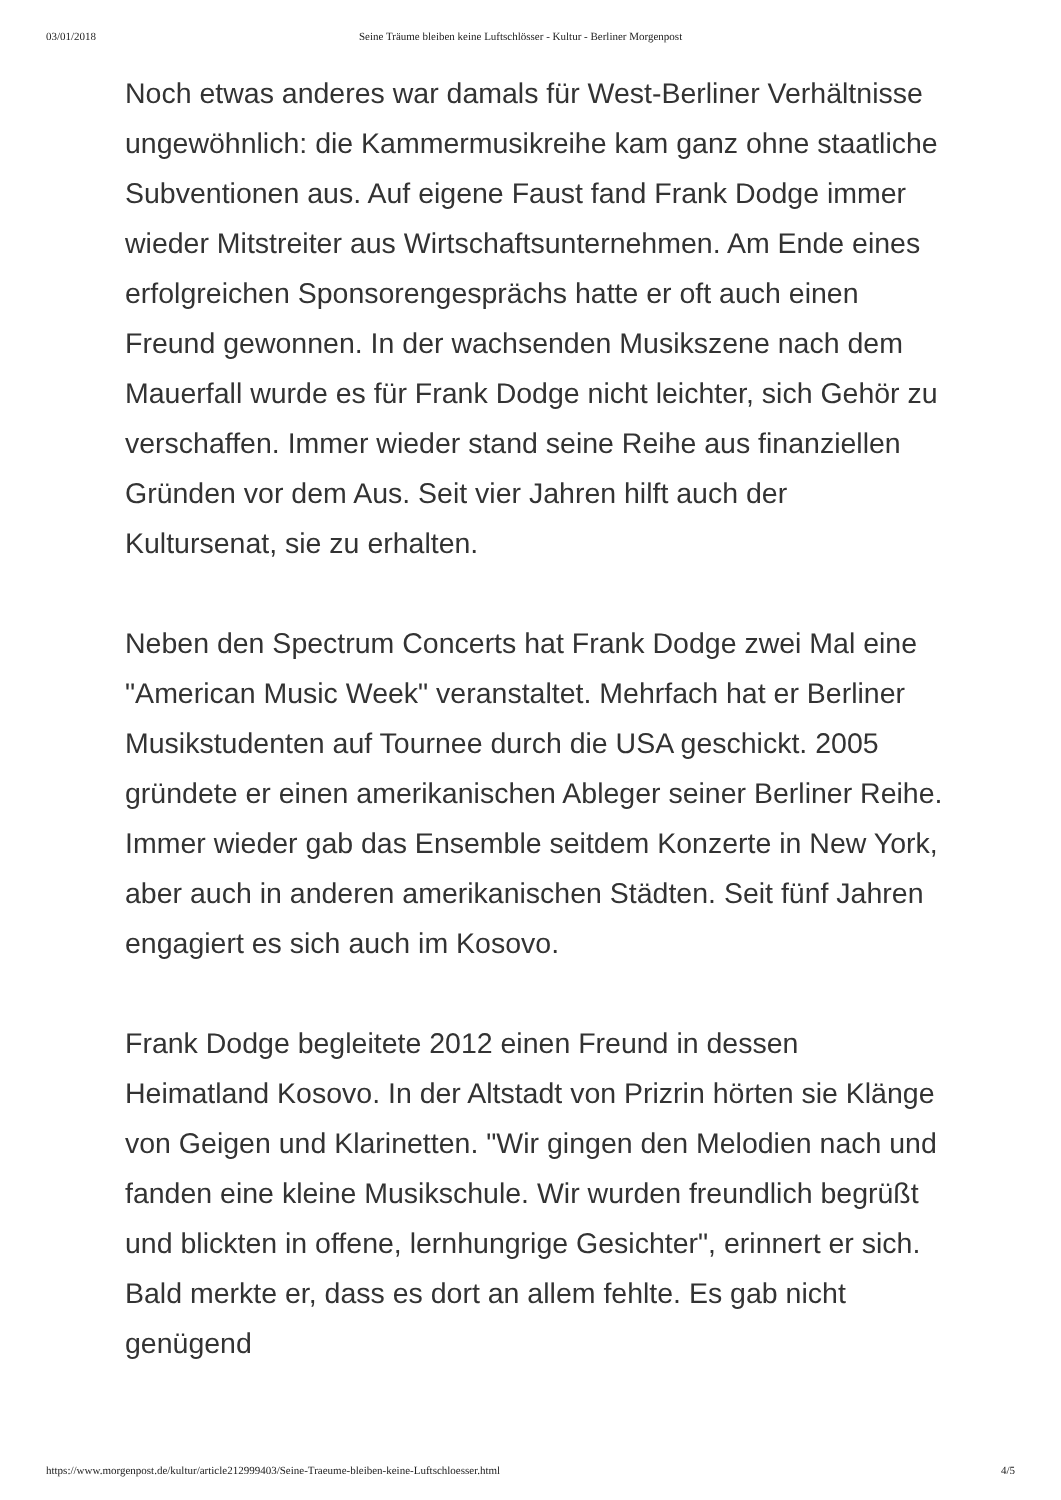03/01/2018 Seine Träume bleiben keine Luftschlösser - Kultur - Berliner Morgenpost
Noch etwas anderes war damals für West-Berliner Verhältnisse ungewöhnlich: die Kammermusikreihe kam ganz ohne staatliche Subventionen aus. Auf eigene Faust fand Frank Dodge immer wieder Mitstreiter aus Wirtschaftsunternehmen. Am Ende eines erfolgreichen Sponsorengesprächs hatte er oft auch einen Freund gewonnen. In der wachsenden Musikszene nach dem Mauerfall wurde es für Frank Dodge nicht leichter, sich Gehör zu verschaffen. Immer wieder stand seine Reihe aus finanziellen Gründen vor dem Aus. Seit vier Jahren hilft auch der Kultursenat, sie zu erhalten.
Neben den Spectrum Concerts hat Frank Dodge zwei Mal eine "American Music Week" veranstaltet. Mehrfach hat er Berliner Musikstudenten auf Tournee durch die USA geschickt. 2005 gründete er einen amerikanischen Ableger seiner Berliner Reihe. Immer wieder gab das Ensemble seitdem Konzerte in New York, aber auch in anderen amerikanischen Städten. Seit fünf Jahren engagiert es sich auch im Kosovo.
Frank Dodge begleitete 2012 einen Freund in dessen Heimatland Kosovo. In der Altstadt von Prizrin hörten sie Klänge von Geigen und Klarinetten. "Wir gingen den Melodien nach und fanden eine kleine Musikschule. Wir wurden freundlich begrüßt und blickten in offene, lernhungrige Gesichter", erinnert er sich. Bald merkte er, dass es dort an allem fehlte. Es gab nicht genügend
https://www.morgenpost.de/kultur/article212999403/Seine-Traeume-bleiben-keine-Luftschloesser.html 4/5